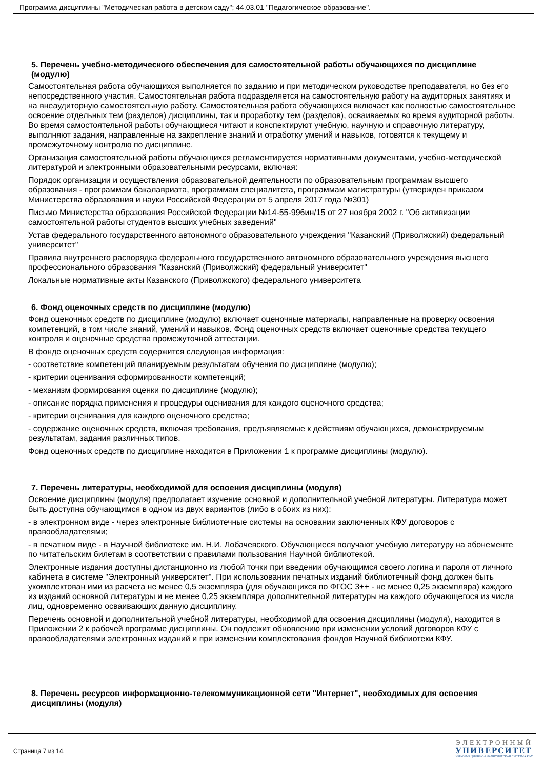Программа дисциплины "Методическая работа в детском саду"; 44.03.01 "Педагогическое образование".
5. Перечень учебно-методического обеспечения для самостоятельной работы обучающихся по дисциплине (модулю)
Самостоятельная работа обучающихся выполняется по заданию и при методическом руководстве преподавателя, но без его непосредственного участия. Самостоятельная работа подразделяется на самостоятельную работу на аудиторных занятиях и на внеаудиторную самостоятельную работу. Самостоятельная работа обучающихся включает как полностью самостоятельное освоение отдельных тем (разделов) дисциплины, так и проработку тем (разделов), осваиваемых во время аудиторной работы. Во время самостоятельной работы обучающиеся читают и конспектируют учебную, научную и справочную литературу, выполняют задания, направленные на закрепление знаний и отработку умений и навыков, готовятся к текущему и промежуточному контролю по дисциплине.
Организация самостоятельной работы обучающихся регламентируется нормативными документами, учебно-методической литературой и электронными образовательными ресурсами, включая:
Порядок организации и осуществления образовательной деятельности по образовательным программам высшего образования - программам бакалавриата, программам специалитета, программам магистратуры (утвержден приказом Министерства образования и науки Российской Федерации от 5 апреля 2017 года №301)
Письмо Министерства образования Российской Федерации №14-55-996ин/15 от 27 ноября 2002 г. "Об активизации самостоятельной работы студентов высших учебных заведений"
Устав федерального государственного автономного образовательного учреждения "Казанский (Приволжский) федеральный университет"
Правила внутреннего распорядка федерального государственного автономного образовательного учреждения высшего профессионального образования "Казанский (Приволжский) федеральный университет"
Локальные нормативные акты Казанского (Приволжского) федерального университета
6. Фонд оценочных средств по дисциплине (модулю)
Фонд оценочных средств по дисциплине (модулю) включает оценочные материалы, направленные на проверку освоения компетенций, в том числе знаний, умений и навыков. Фонд оценочных средств включает оценочные средства текущего контроля и оценочные средства промежуточной аттестации.
В фонде оценочных средств содержится следующая информация:
- соответствие компетенций планируемым результатам обучения по дисциплине (модулю);
- критерии оценивания сформированности компетенций;
- механизм формирования оценки по дисциплине (модулю);
- описание порядка применения и процедуры оценивания для каждого оценочного средства;
- критерии оценивания для каждого оценочного средства;
- содержание оценочных средств, включая требования, предъявляемые к действиям обучающихся, демонстрируемым результатам, задания различных типов.
Фонд оценочных средств по дисциплине находится в Приложении 1 к программе дисциплины (модулю).
7. Перечень литературы, необходимой для освоения дисциплины (модуля)
Освоение дисциплины (модуля) предполагает изучение основной и дополнительной учебной литературы. Литература может быть доступна обучающимся в одном из двух вариантов (либо в обоих из них):
- в электронном виде - через электронные библиотечные системы на основании заключенных КФУ договоров с правообладателями;
- в печатном виде - в Научной библиотеке им. Н.И. Лобачевского. Обучающиеся получают учебную литературу на абонементе по читательским билетам в соответствии с правилами пользования Научной библиотекой.
Электронные издания доступны дистанционно из любой точки при введении обучающимся своего логина и пароля от личного кабинета в системе "Электронный университет". При использовании печатных изданий библиотечный фонд должен быть укомплектован ими из расчета не менее 0,5 экземпляра (для обучающихся по ФГОС 3++ - не менее 0,25 экземпляра) каждого из изданий основной литературы и не менее 0,25 экземпляра дополнительной литературы на каждого обучающегося из числа лиц, одновременно осваивающих данную дисциплину.
Перечень основной и дополнительной учебной литературы, необходимой для освоения дисциплины (модуля), находится в Приложении 2 к рабочей программе дисциплины. Он подлежит обновлению при изменении условий договоров КФУ с правообладателями электронных изданий и при изменении комплектования фондов Научной библиотеки КФУ.
8. Перечень ресурсов информационно-телекоммуникационной сети "Интернет", необходимых для освоения дисциплины (модуля)
Страница 7 из 14.
ЭЛЕКТРОННЫЙ
УНИВЕРСИТЕТ
ИНФОРМАЦИОННО-АНАЛИТИЧЕСКАЯ СИСТЕМА КФУ